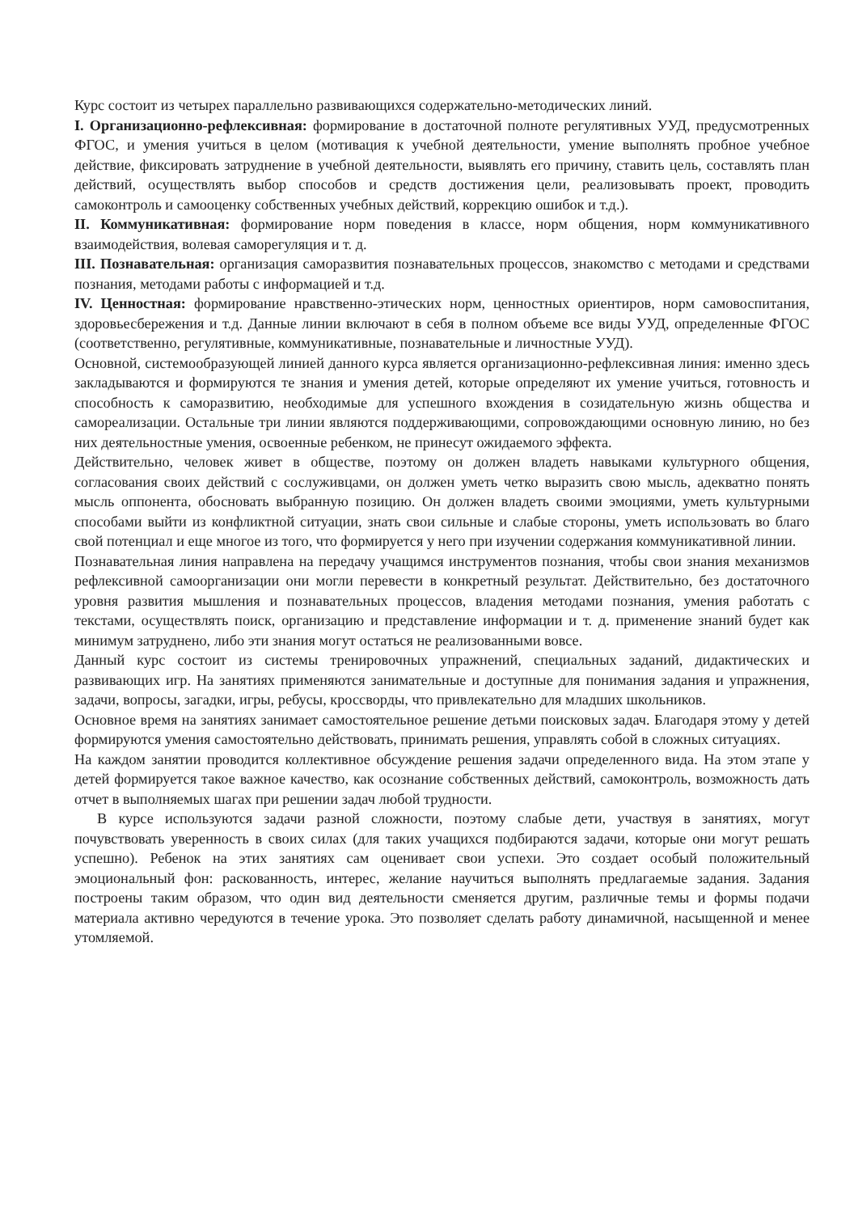Курс состоит из четырех параллельно развивающихся содержательно-методических линий.
I. Организационно-рефлексивная: формирование в достаточной полноте регулятивных УУД, предусмотренных ФГОС, и умения учиться в целом (мотивация к учебной деятельности, умение выполнять пробное учебное действие, фиксировать затруднение в учебной деятельности, выявлять его причину, ставить цель, составлять план действий, осуществлять выбор способов и средств достижения цели, реализовывать проект, проводить самоконтроль и самооценку собственных учебных действий, коррекцию ошибок и т.д.).
II. Коммуникативная: формирование норм поведения в классе, норм общения, норм коммуникативного взаимодействия, волевая саморегуляция и т. д.
III. Познавательная: организация саморазвития познавательных процессов, знакомство с методами и средствами познания, методами работы с информацией и т.д.
IV. Ценностная: формирование нравственно-этических норм, ценностных ориентиров, норм самовоспитания, здоровьесбережения и т.д. Данные линии включают в себя в полном объеме все виды УУД, определенные ФГОС (соответственно, регулятивные, коммуникативные, познавательные и личностные УУД).
Основной, системообразующей линией данного курса является организационно-рефлексивная линия: именно здесь закладываются и формируются те знания и умения детей, которые определяют их умение учиться, готовность и способность к саморазвитию, необходимые для успешного вхождения в созидательную жизнь общества и самореализации. Остальные три линии являются поддерживающими, сопровождающими основную линию, но без них деятельностные умения, освоенные ребенком, не принесут ожидаемого эффекта.
Действительно, человек живет в обществе, поэтому он должен владеть навыками культурного общения, согласования своих действий с сослуживцами, он должен уметь четко выразить свою мысль, адекватно понять мысль оппонента, обосновать выбранную позицию. Он должен владеть своими эмоциями, уметь культурными способами выйти из конфликтной ситуации, знать свои сильные и слабые стороны, уметь использовать во благо свой потенциал и еще многое из того, что формируется у него при изучении содержания коммуникативной линии.
Познавательная линия направлена на передачу учащимся инструментов познания, чтобы свои знания механизмов рефлексивной самоорганизации они могли перевести в конкретный результат. Действительно, без достаточного уровня развития мышления и познавательных процессов, владения методами познания, умения работать с текстами, осуществлять поиск, организацию и представление информации и т. д. применение знаний будет как минимум затруднено, либо эти знания могут остаться не реализованными вовсе.
Данный курс состоит из системы тренировочных упражнений, специальных заданий, дидактических и развивающих игр. На занятиях применяются занимательные и доступные для понимания задания и упражнения, задачи, вопросы, загадки, игры, ребусы, кроссворды, что привлекательно для младших школьников.
Основное время на занятиях занимает самостоятельное решение детьми поисковых задач. Благодаря этому у детей формируются умения самостоятельно действовать, принимать решения, управлять собой в сложных ситуациях.
На каждом занятии проводится коллективное обсуждение решения задачи определенного вида. На этом этапе у детей формируется такое важное качество, как осознание собственных действий, самоконтроль, возможность дать отчет в выполняемых шагах при решении задач любой трудности.
В курсе используются задачи разной сложности, поэтому слабые дети, участвуя в занятиях, могут почувствовать уверенность в своих силах (для таких учащихся подбираются задачи, которые они могут решать успешно). Ребенок на этих занятиях сам оценивает свои успехи. Это создает особый положительный эмоциональный фон: раскованность, интерес, желание научиться выполнять предлагаемые задания. Задания построены таким образом, что один вид деятельности сменяется другим, различные темы и формы подачи материала активно чередуются в течение урока. Это позволяет сделать работу динамичной, насыщенной и менее утомляемой.